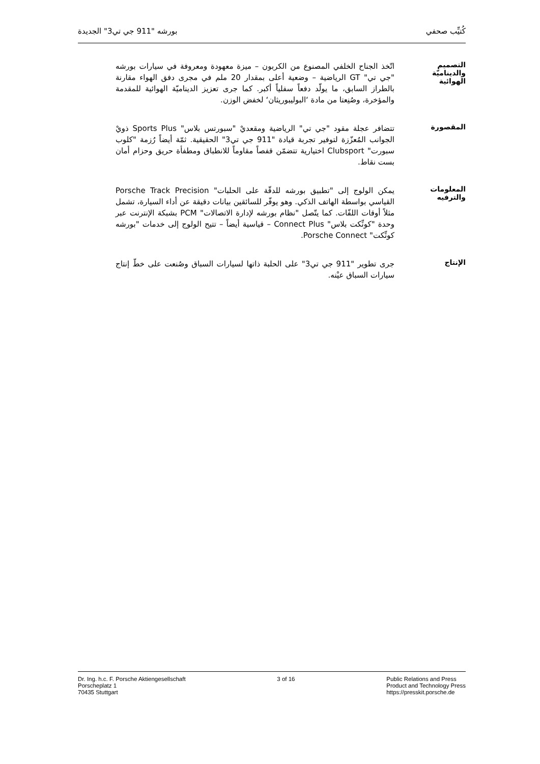كُتيِّب صحفي بورشه "911 جي تي3" الجديدة
التصميم
والديناميّة الهوائية
اتّخذ الجناح الخلفي المصنوع من الكربون – ميزة معهودة ومعروفة في سيارات بورشه "جي تي" GT الرياضية – وضعية أعلى بمقدار 20 ملم في مجرى دفق الهواء مقارنة بالطراز السابق، ما يولّد دفعاً سفلياً أكبر. كما جرى تعزيز الديناميّة الهوائية للمقدمة والمؤخرة، وصُنِعتا من مادة ‘البوليبوريثان‘ لخفض الوزن.
المقصورة
تتضافر عجلة مقود "جي تي" الرياضية ومقعديْ "سبورتس بلاس" Sports Plus ذويْ الجوانب المُعزّزة لتوفير تجربة قيادة "911 جي تي3" الحقيقية. ثمّة أيضاً رُزمة "كلوب سبورت" Clubsport اختيارية تتضمّن قفصاً مقاوماً للانطباق ومطفأة حريق وحزام أمان بست نقاط.
المعلومات
والترفيه
يمكن الولوج إلى "تطبيق بورشه للدقّة على الحلبات" Porsche Track Precision القياسي بواسطة الهاتف الذكي. وهو يوفّر للسائقين بيانات دقيقة عن أداء السيارة، تشمل مثلاً أوقات اللفّات. كما يتّصل "نظام بورشه لإدارة الاتصالات" PCM بشبكة الإنترنت عبر وحدة "كونِّكت بلاس" Connect Plus – قياسية أيضاً – تتيح الولوج إلى خدمات "بورشه كونِّكت" Porsche Connect.
الإنتاج
جرى تطوير "911 جي تي3" على الحلبة ذاتها لسيارات السباق وصُنعت على خطّ إنتاج سيارات السباق عيْنه.
Dr. Ing. h.c. F. Porsche Aktiengesellschaft
Porscheplatz 1
70435 Stuttgart
3 of 16 Public Relations and Press
Product and Technology Press
https://presskit.porsche.de